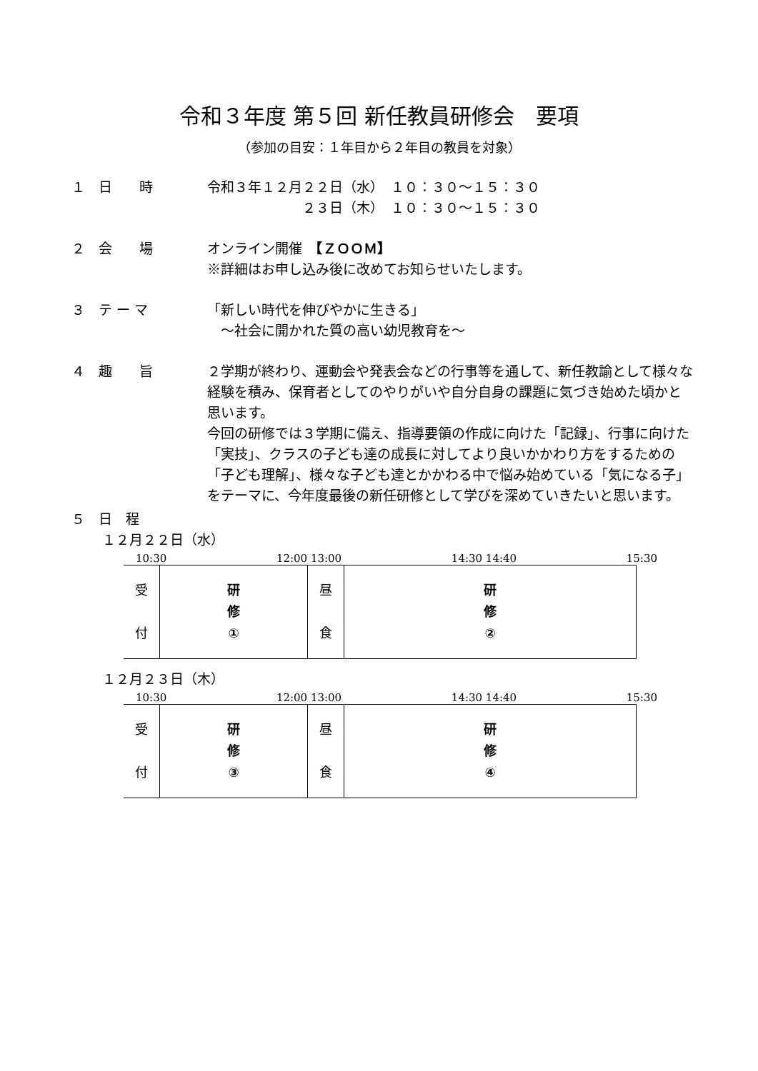令和３年度 第５回 新任教員研修会　要項
（参加の目安：１年目から２年目の教員を対象）
１　日　　時 令和３年１２月２２日（水）　１０：３０～１５：３０
　　　　　　　２３日（木）　１０：３０～１５：３０
２　会　　場 オンライン開催　【ＺＯＯＭ】
※詳細はお申し込み後に改めてお知らせいたします。
３　テ ー マ 「新しい時代を伸びやかに生きる」
　～社会に開かれた質の高い幼児教育を～
４　趣　　旨 ２学期が終わり、運動会や発表会などの行事等を通して、新任教諭として様々な経験を積み、保育者としてのやりがいや自分自身の課題に気づき始めた頃かと思います。
今回の研修では３学期に備え、指導要領の作成に向けた「記録」、行事に向けた「実技」、クラスの子ども達の成長に対してより良いかかわり方をするための「子ども理解」、様々な子ども達とかかわる中で悩み始めている「気になる子」をテーマに、今年度最後の新任研修として学びを深めていきたいと思います。
５　日　程
１２月２２日（水）
10:30 12:00 13:00 14:30 14:40 15:30
| 受 付 | 研 修 ① | 昼 食 | 研 修 ② |
１２月２３日（木）
10:30 12:00 13:00 14:30 14:40 15:30
| 受 付 | 研 修 ③ | 昼 食 | 研 修 ④ |